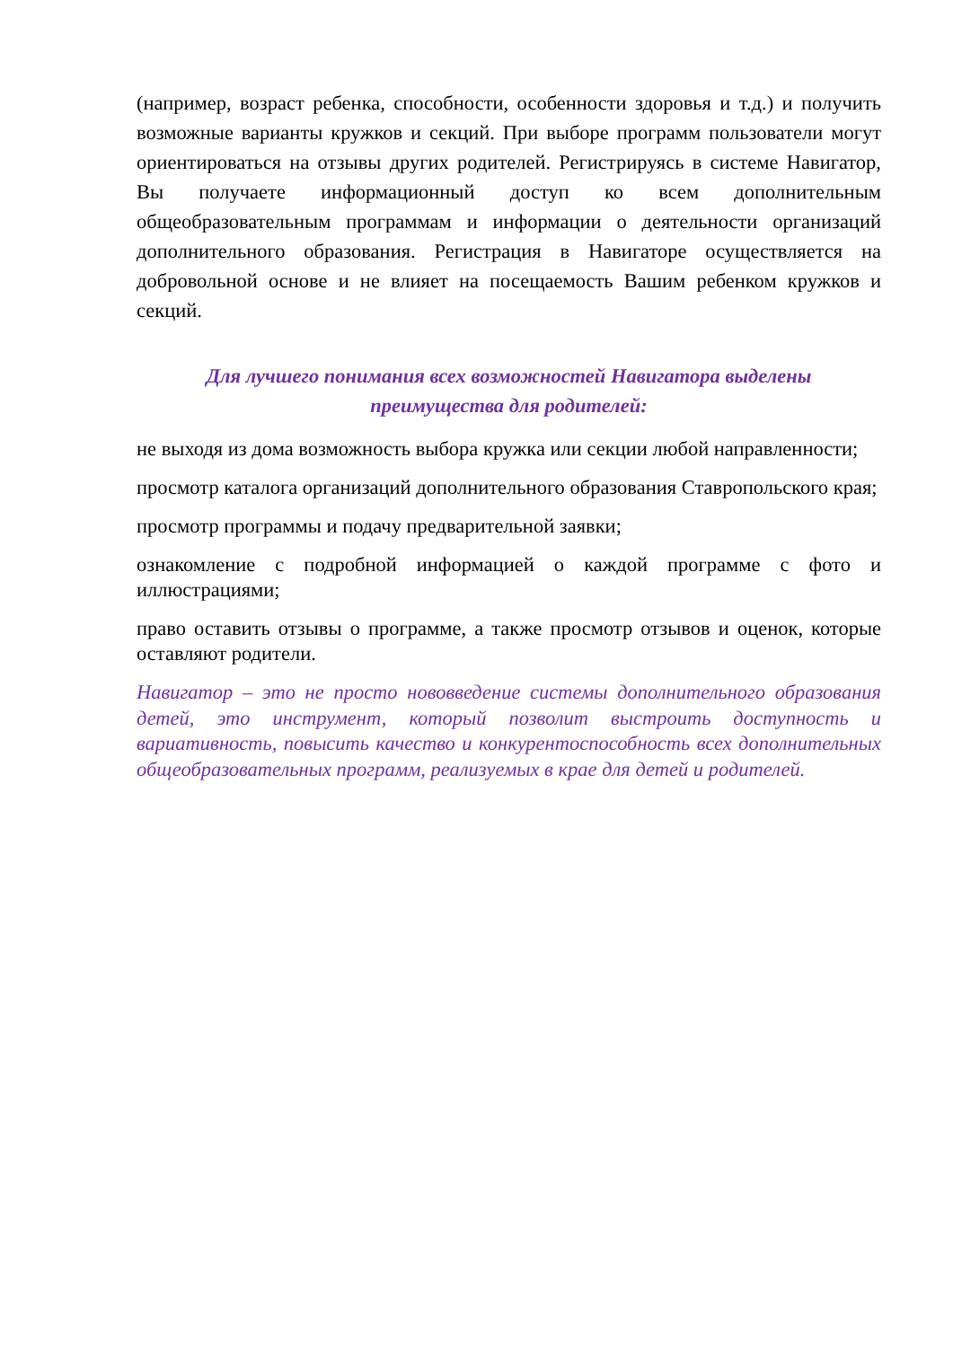(например, возраст ребенка, способности, особенности здоровья и т.д.) и получить возможные варианты кружков и секций. При выборе программ пользователи могут ориентироваться на отзывы других родителей. Регистрируясь в системе Навигатор, Вы получаете информационный доступ ко всем дополнительным общеобразовательным программам и информации о деятельности организаций дополнительного образования. Регистрация в Навигаторе осуществляется на добровольной основе и не влияет на посещаемость Вашим ребенком кружков и секций.
Для лучшего понимания всех возможностей Навигатора выделены
преимущества для родителей:
не выходя из дома возможность выбора кружка или секции любой направленности;
просмотр каталога организаций дополнительного образования Ставропольского края;
просмотр программы и подачу предварительной заявки;
ознакомление с подробной информацией о каждой программе с фото и иллюстрациями;
право оставить отзывы о программе, а также просмотр отзывов и оценок, которые оставляют родители.
Навигатор – это не просто нововведение системы дополнительного образования детей, это инструмент, который позволит выстроить доступность и вариативность, повысить качество и конкурентоспособность всех дополнительных общеобразовательных программ, реализуемых в крае для детей и родителей.